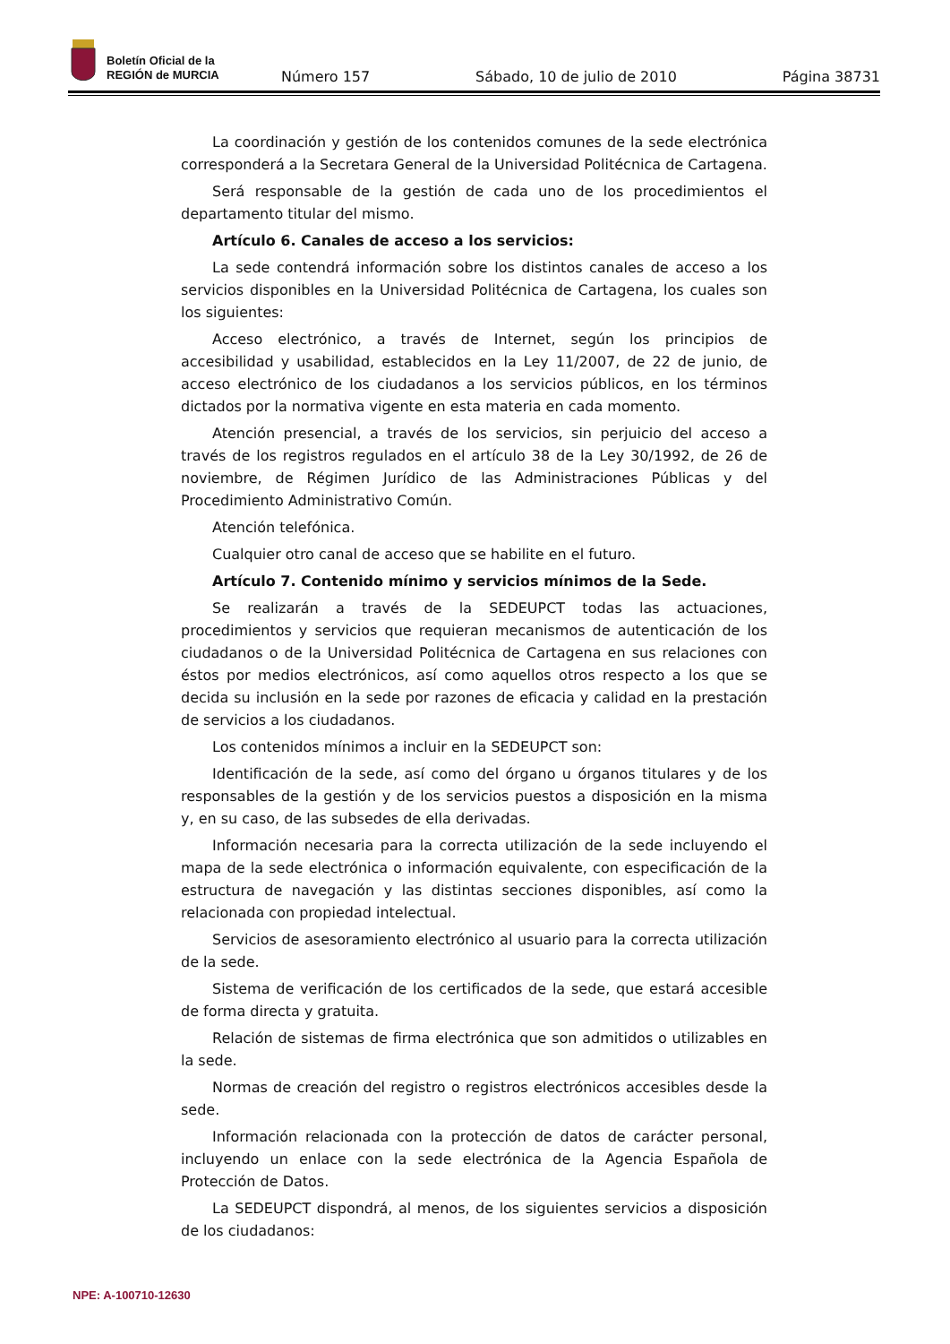Boletín Oficial de la
REGIÓN de MURCIA
Número 157 Sábado, 10 de julio de 2010 Página 38731
La coordinación y gestión de los contenidos comunes de la sede electrónica corresponderá a la Secretara General de la Universidad Politécnica de Cartagena.
Será responsable de la gestión de cada uno de los procedimientos el departamento titular del mismo.
Artículo 6. Canales de acceso a los servicios:
La sede contendrá información sobre los distintos canales de acceso a los servicios disponibles en la Universidad Politécnica de Cartagena, los cuales son los siguientes:
Acceso electrónico, a través de Internet, según los principios de accesibilidad y usabilidad, establecidos en la Ley 11/2007, de 22 de junio, de acceso electrónico de los ciudadanos a los servicios públicos, en los términos dictados por la normativa vigente en esta materia en cada momento.
Atención presencial, a través de los servicios, sin perjuicio del acceso a través de los registros regulados en el artículo 38 de la Ley 30/1992, de 26 de noviembre, de Régimen Jurídico de las Administraciones Públicas y del Procedimiento Administrativo Común.
Atención telefónica.
Cualquier otro canal de acceso que se habilite en el futuro.
Artículo 7. Contenido mínimo y servicios mínimos de la Sede.
Se realizarán a través de la SEDEUPCT todas las actuaciones, procedimientos y servicios que requieran mecanismos de autenticación de los ciudadanos o de la Universidad Politécnica de Cartagena en sus relaciones con éstos por medios electrónicos, así como aquellos otros respecto a los que se decida su inclusión en la sede por razones de eficacia y calidad en la prestación de servicios a los ciudadanos.
Los contenidos mínimos a incluir en la SEDEUPCT son:
Identificación de la sede, así como del órgano u órganos titulares y de los responsables de la gestión y de los servicios puestos a disposición en la misma y, en su caso, de las subsedes de ella derivadas.
Información necesaria para la correcta utilización de la sede incluyendo el mapa de la sede electrónica o información equivalente, con especificación de la estructura de navegación y las distintas secciones disponibles, así como la relacionada con propiedad intelectual.
Servicios de asesoramiento electrónico al usuario para la correcta utilización de la sede.
Sistema de verificación de los certificados de la sede, que estará accesible de forma directa y gratuita.
Relación de sistemas de firma electrónica que son admitidos o utilizables en la sede.
Normas de creación del registro o registros electrónicos accesibles desde la sede.
Información relacionada con la protección de datos de carácter personal, incluyendo un enlace con la sede electrónica de la Agencia Española de Protección de Datos.
La SEDEUPCT dispondrá, al menos, de los siguientes servicios a disposición de los ciudadanos:
NPE: A-100710-12630